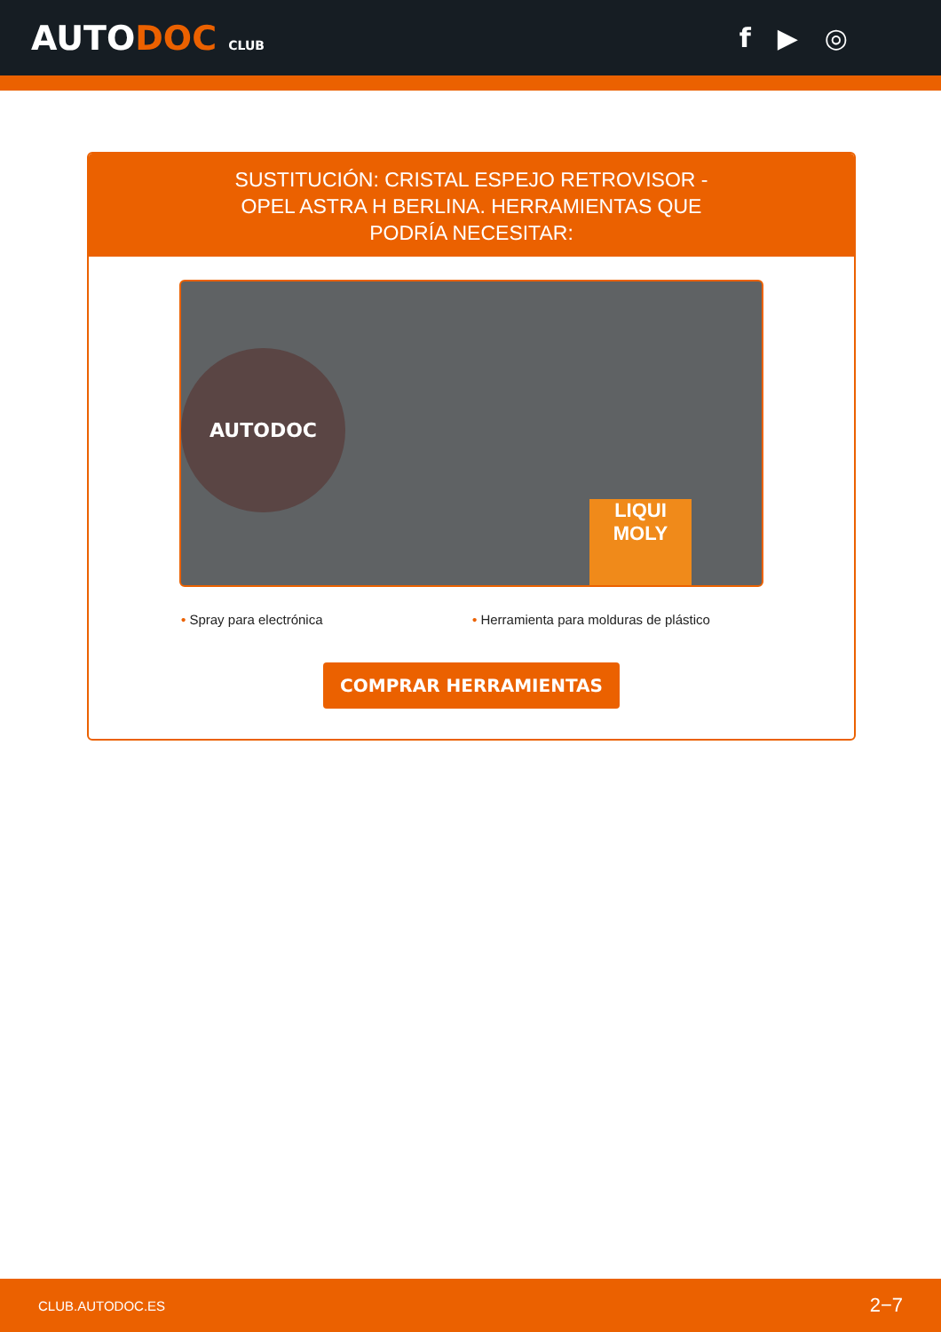AUTODOC CLUB
f ▶ ◎
SUSTITUCIÓN: CRISTAL ESPEJO RETROVISOR - OPEL ASTRA H BERLINA. HERRAMIENTAS QUE PODRÍA NECESITAR:
AUTODOC
LIQUI
MOLY
• Spray para electrónica • Herramienta para molduras de plástico
COMPRAR HERRAMIENTAS
CLUB.AUTODOC.ES 2−7